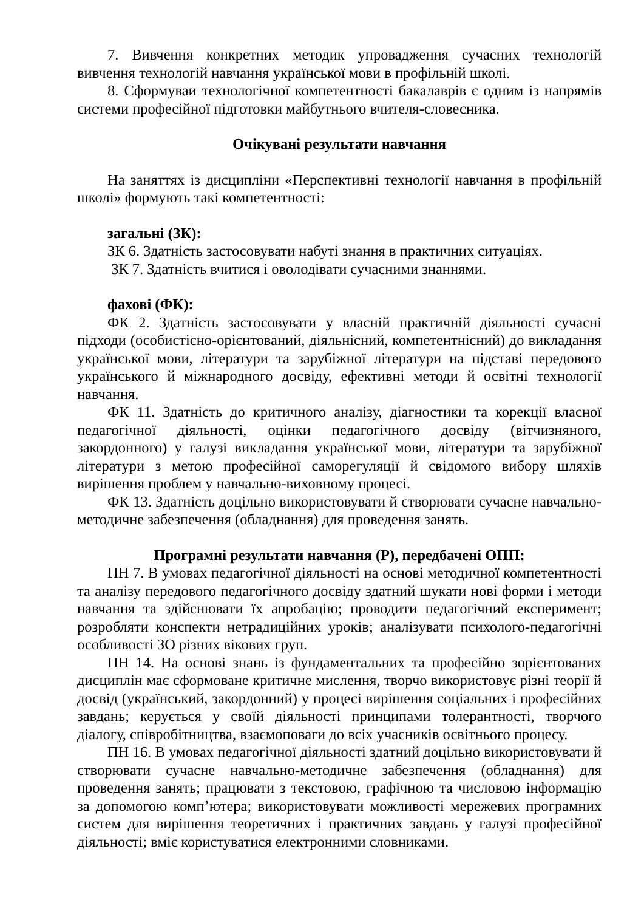7. Вивчення конкретних методик упровадження сучасних технологій вивчення технологій навчання української мови в профільній школі.
8. Сформуваи технологічної компетентності бакалаврів є одним із напрямів системи професійної підготовки майбутнього вчителя-словесника.
Очікувані результати навчання
На заняттях із дисципліни «Перспективні технології навчання в профільній школі» формують такі компетентності:
загальні (ЗК):
ЗК 6. Здатність застосовувати набуті знання в практичних ситуаціях.
ЗК 7. Здатність вчитися і оволодівати сучасними знаннями.
фахові (ФК):
ФК 2. Здатність застосовувати у власній практичній діяльності сучасні підходи (особистісно-орієнтований, діяльнісний, компетентнісний) до викладання української мови, літератури та зарубіжної літератури на підставі передового українського й міжнародного досвіду, ефективні методи й освітні технології навчання.
ФК 11. Здатність до критичного аналізу, діагностики та корекції власної педагогічної діяльності, оцінки педагогічного досвіду (вітчизняного, закордонного) у галузі викладання української мови, літератури та зарубіжної літератури з метою професійної саморегуляції й свідомого вибору шляхів вирішення проблем у навчально-виховному процесі.
ФК 13. Здатність доцільно використовувати й створювати сучасне навчально-методичне забезпечення (обладнання) для проведення занять.
Програмні результати навчання (Р), передбачені ОПП:
ПН 7. В умовах педагогічної діяльності на основі методичної компетентності та аналізу передового педагогічного досвіду здатний шукати нові форми і методи навчання та здійснювати їх апробацію; проводити педагогічний експеримент; розробляти конспекти нетрадиційних уроків; аналізувати психолого-педагогічні особливості ЗО різних вікових груп.
ПН 14. На основі знань із фундаментальних та професійно зорієнтованих дисциплін має сформоване критичне мислення, творчо використовує різні теорії й досвід (український, закордонний) у процесі вирішення соціальних і професійних завдань; керується у своїй діяльності принципами толерантності, творчого діалогу, співробітництва, взаємоповаги до всіх учасників освітнього процесу.
ПН 16. В умовах педагогічної діяльності здатний доцільно використовувати й створювати сучасне навчально-методичне забезпечення (обладнання) для проведення занять; працювати з текстовою, графічною та числовою інформацію за допомогою комп’ютера; використовувати можливості мережевих програмних систем для вирішення теоретичних і практичних завдань у галузі професійної діяльності; вміє користуватися електронними словниками.